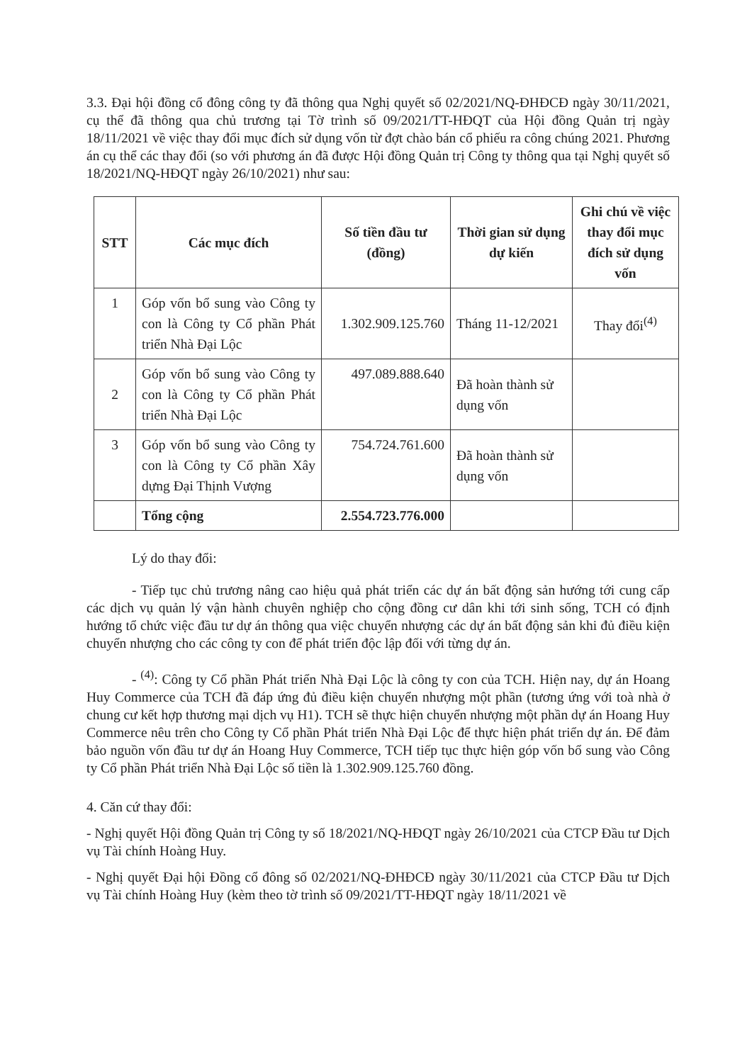3.3. Đại hội đồng cổ đông công ty đã thông qua Nghị quyết số 02/2021/NQ-ĐHĐCĐ ngày 30/11/2021, cụ thể đã thông qua chủ trương tại Tờ trình số 09/2021/TT-HĐQT của Hội đồng Quản trị ngày 18/11/2021 về việc thay đổi mục đích sử dụng vốn từ đợt chào bán cổ phiếu ra công chúng 2021. Phương án cụ thể các thay đổi (so với phương án đã được Hội đồng Quản trị Công ty thông qua tại Nghị quyết số 18/2021/NQ-HĐQT ngày 26/10/2021) như sau:
| STT | Các mục đích | Số tiền đầu tư (đồng) | Thời gian sử dụng dự kiến | Ghi chú về việc thay đổi mục đích sử dụng vốn |
| --- | --- | --- | --- | --- |
| 1 | Góp vốn bổ sung vào Công ty con là Công ty Cổ phần Phát triển Nhà Đại Lộc | 1.302.909.125.760 | Tháng 11-12/2021 | Thay đổi<sup>(4)</sup> |
| 2 | Góp vốn bổ sung vào Công ty con là Công ty Cổ phần Phát triển Nhà Đại Lộc | 497.089.888.640 | Đã hoàn thành sử dụng vốn | |
| 3 | Góp vốn bổ sung vào Công ty con là Công ty Cổ phần Xây dựng Đại Thịnh Vượng | 754.724.761.600 | Đã hoàn thành sử dụng vốn | |
| | Tổng cộng | 2.554.723.776.000 | | |
Lý do thay đổi:
- Tiếp tục chủ trương nâng cao hiệu quả phát triển các dự án bất động sản hướng tới cung cấp các dịch vụ quản lý vận hành chuyên nghiệp cho cộng đồng cư dân khi tới sinh sống, TCH có định hướng tổ chức việc đầu tư dự án thông qua việc chuyển nhượng các dự án bất động sản khi đủ điều kiện chuyển nhượng cho các công ty con để phát triển độc lập đối với từng dự án.
- <sup>(4)</sup>: Công ty Cổ phần Phát triển Nhà Đại Lộc là công ty con của TCH. Hiện nay, dự án Hoang Huy Commerce của TCH đã đáp ứng đủ điều kiện chuyển nhượng một phần (tương ứng với toà nhà ở chung cư kết hợp thương mại dịch vụ H1). TCH sẽ thực hiện chuyển nhượng một phần dự án Hoang Huy Commerce nêu trên cho Công ty Cổ phần Phát triển Nhà Đại Lộc để thực hiện phát triển dự án. Để đảm bảo nguồn vốn đầu tư dự án Hoang Huy Commerce, TCH tiếp tục thực hiện góp vốn bổ sung vào Công ty Cổ phần Phát triển Nhà Đại Lộc số tiền là 1.302.909.125.760 đồng.
4. Căn cứ thay đổi:
- Nghị quyết Hội đồng Quản trị Công ty số 18/2021/NQ-HĐQT ngày 26/10/2021 của CTCP Đầu tư Dịch vụ Tài chính Hoàng Huy.
- Nghị quyết Đại hội Đồng cổ đông số 02/2021/NQ-ĐHĐCĐ ngày 30/11/2021 của CTCP Đầu tư Dịch vụ Tài chính Hoàng Huy (kèm theo tờ trình số 09/2021/TT-HĐQT ngày 18/11/2021 về